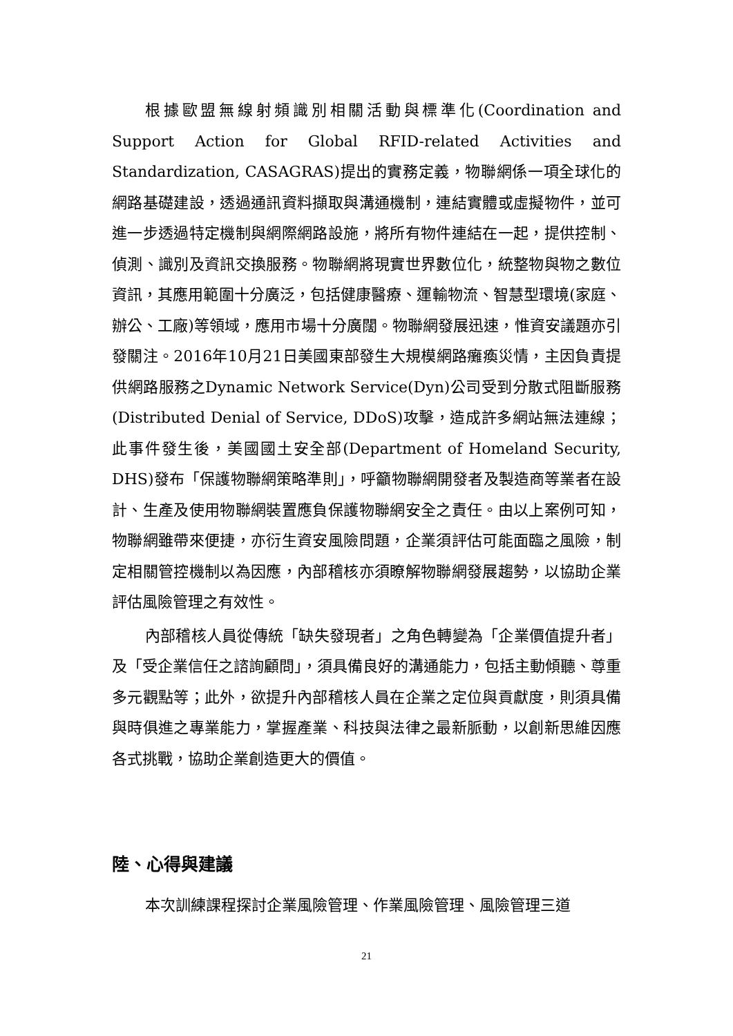根據歐盟無線射頻識別相關活動與標準化(Coordination and Support Action for Global RFID-related Activities and Standardization, CASAGRAS)提出的實務定義，物聯網係一項全球化的網路基礎建設，透過通訊資料擷取與溝通機制，連結實體或虛擬物件，並可進一步透過特定機制與網際網路設施，將所有物件連結在一起，提供控制、偵測、識別及資訊交換服務。物聯網將現實世界數位化，統整物與物之數位資訊，其應用範圍十分廣泛，包括健康醫療、運輸物流、智慧型環境(家庭、辦公、工廠)等領域，應用市場十分廣闊。物聯網發展迅速，惟資安議題亦引發關注。2016年10月21日美國東部發生大規模網路癱瘓災情，主因負責提供網路服務之Dynamic Network Service(Dyn)公司受到分散式阻斷服務(Distributed Denial of Service, DDoS)攻擊，造成許多網站無法連線；此事件發生後，美國國土安全部(Department of Homeland Security, DHS)發布「保護物聯網策略準則」，呼籲物聯網開發者及製造商等業者在設計、生產及使用物聯網裝置應負保護物聯網安全之責任。由以上案例可知，物聯網雖帶來便捷，亦衍生資安風險問題，企業須評估可能面臨之風險，制定相關管控機制以為因應，內部稽核亦須瞭解物聯網發展趨勢，以協助企業評估風險管理之有效性。
內部稽核人員從傳統「缺失發現者」之角色轉變為「企業價值提升者」及「受企業信任之諮詢顧問」，須具備良好的溝通能力，包括主動傾聽、尊重多元觀點等；此外，欲提升內部稽核人員在企業之定位與貢獻度，則須具備與時俱進之專業能力，掌握產業、科技與法律之最新脈動，以創新思維因應各式挑戰，協助企業創造更大的價值。
陸、心得與建議
本次訓練課程探討企業風險管理、作業風險管理、風險管理三道
21